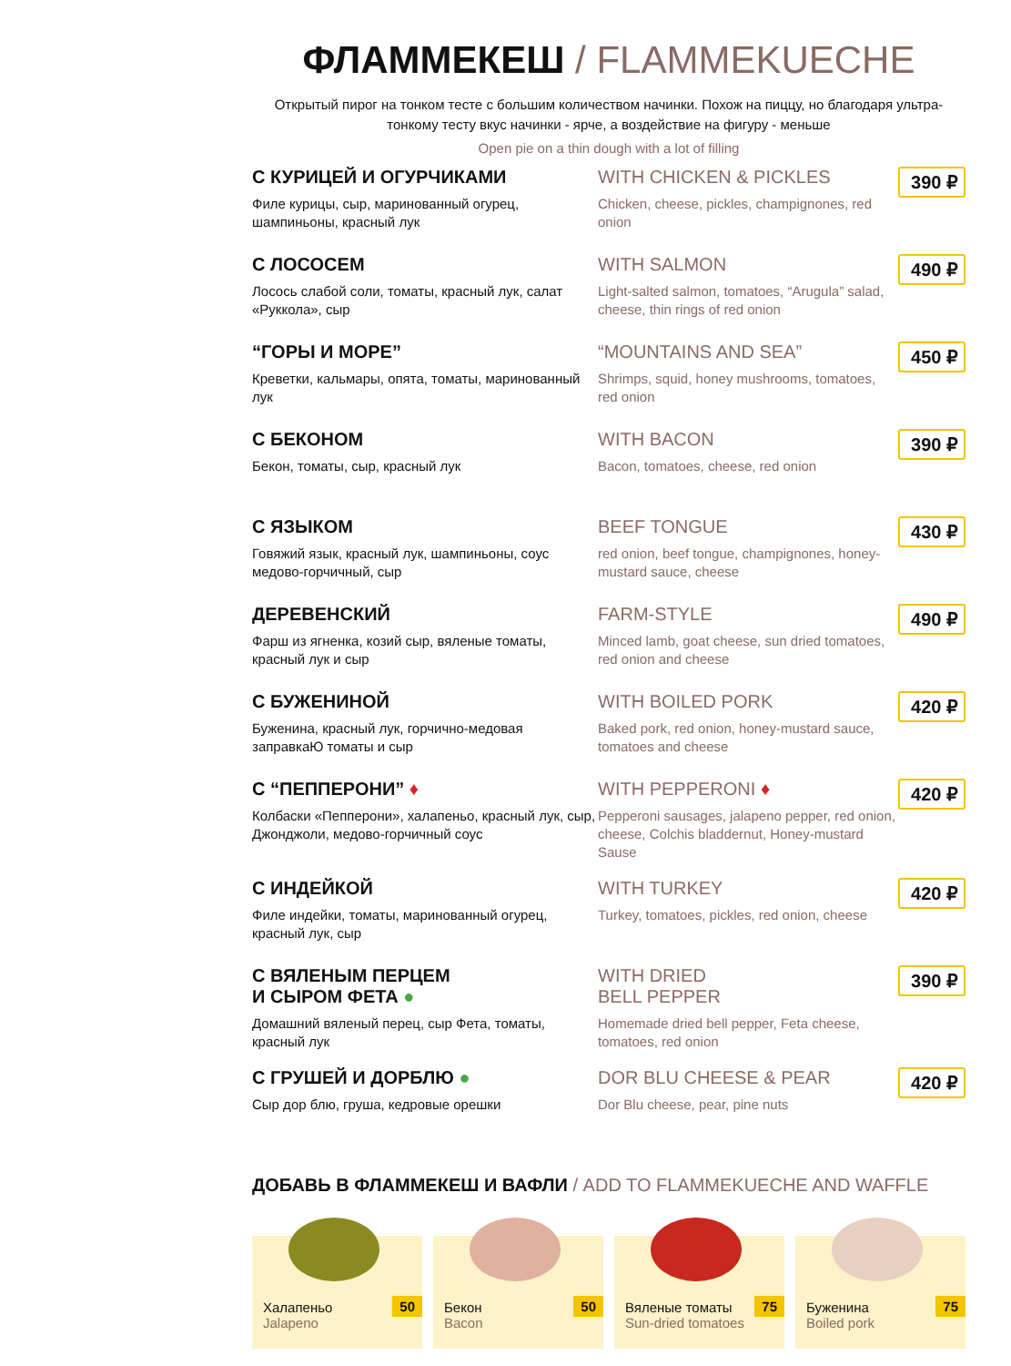ФЛАММЕКЕШ / FLAMMEKUECHE
Открытый пирог на тонком тесте с большим количеством начинки. Похож на пиццу, но благодаря ультра-тонкому тесту вкус начинки - ярче, а воздействие на фигуру - меньше
Open pie on a thin dough with a lot of filling
С КУРИЦЕЙ И ОГУРЧИКАМИ
Филе курицы, сыр, маринованный огурец, шампиньоны, красный лук
WITH CHICKEN & PICKLES
Chicken, cheese, pickles, champignones, red onion
390 ₽
С ЛОСОСЕМ
Лосось слабой соли, томаты, красный лук, салат «Руккола», сыр
WITH SALMON
Light-salted salmon, tomatoes, “Arugula” salad, cheese, thin rings of red onion
490 ₽
“ГОРЫ И МОРЕ”
Креветки, кальмары, опята, томаты, маринованный лук
“MOUNTAINS AND SEA”
Shrimps, squid, honey mushrooms, tomatoes, red onion
450 ₽
С БЕКОНОМ
Бекон, томаты, сыр, красный лук
WITH BACON
Bacon, tomatoes, cheese, red onion
390 ₽
С ЯЗЫКОМ
Говяжий язык, красный лук, шампиньоны, соус медово-горчичный, сыр
BEEF TONGUE
red onion, beef tongue, champignones, honey-mustard sauce, cheese
430 ₽
ДЕРЕВЕНСКИЙ
Фарш из ягненка, козий сыр, вяленые томаты, красный лук и сыр
FARM-STYLE
Minced lamb, goat cheese, sun dried tomatoes, red onion and cheese
490 ₽
С БУЖЕНИНОЙ
Буженина, красный лук, горчично-медовая заправкаЮ томаты и сыр
WITH BOILED PORK
Baked pork, red onion, honey-mustard sauce, tomatoes and cheese
420 ₽
С “ПЕППЕРОНИ” ♦
Колбаски «Пепперони», халапеньо, красный лук, сыр, Джонджоли, медово-горчичный соус
WITH PEPPERONI ♦
Pepperoni sausages, jalapeno pepper, red onion, cheese, Colchis bladdernut, Honey-mustard Sause
420 ₽
С ИНДЕЙКОЙ
Филе индейки, томаты, маринованный огурец, красный лук, сыр
WITH TURKEY
Turkey, tomatoes, pickles, red onion, cheese
420 ₽
С ВЯЛЕНЫМ ПЕРЦЕМ
И СЫРОМ ФЕТА ●
Домашний вяленый перец, сыр Фета, томаты, красный лук
WITH DRIED
BELL PEPPER
Homemade dried bell pepper, Feta cheese, tomatoes, red onion
390 ₽
С ГРУШЕЙ И ДОРБЛЮ ●
Сыр дор блю, груша, кедровые орешки
DOR BLU CHEESE & PEAR
Dor Blu cheese, pear, pine nuts
420 ₽
ДОБАВЬ В ФЛАММЕКЕШ И ВАФЛИ / ADD TO FLAMMEKUECHE AND WAFFLE
Халапеньо
Jalapeno
50
Бекон
Bacon
50
Вяленые томаты
Sun-dried tomatoes
75
Буженина
Boiled pork
75